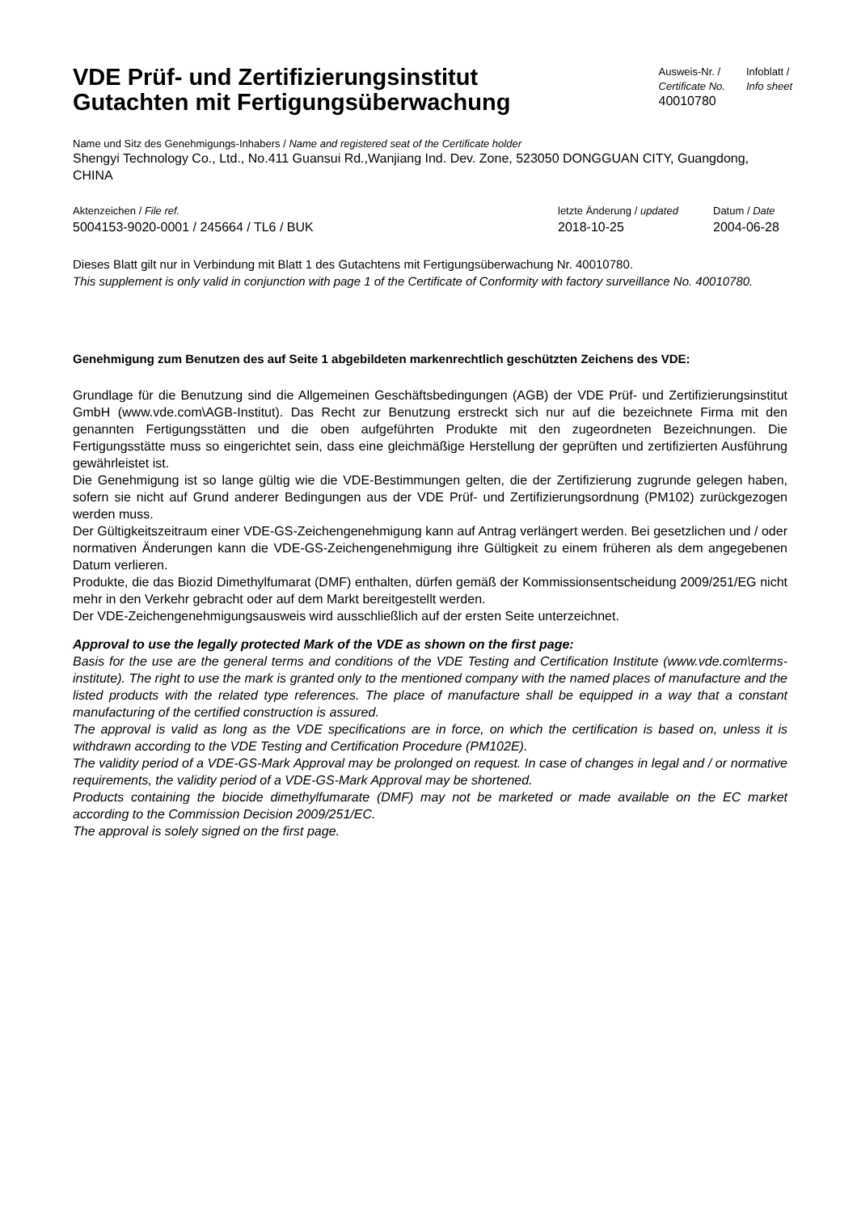VDE Prüf- und Zertifizierungsinstitut
Gutachten mit Fertigungsüberwachung
Ausweis-Nr. /
Certificate No.
40010780
Infoblatt /
Info sheet
Name und Sitz des Genehmigungs-Inhabers / Name and registered seat of the Certificate holder
Shengyi Technology Co., Ltd., No.411 Guansui Rd.,Wanjiang Ind. Dev. Zone, 523050 DONGGUAN CITY, Guangdong, CHINA
Aktenzeichen / File ref.
5004153-9020-0001 / 245664 / TL6 / BUK
letzte Änderung / updated
2018-10-25
Datum / Date
2004-06-28
Dieses Blatt gilt nur in Verbindung mit Blatt 1 des Gutachtens mit Fertigungsüberwachung Nr. 40010780.
This supplement is only valid in conjunction with page 1 of the Certificate of Conformity with factory surveillance No. 40010780.
Genehmigung zum Benutzen des auf Seite 1 abgebildeten markenrechtlich geschützten Zeichens des VDE:
Grundlage für die Benutzung sind die Allgemeinen Geschäftsbedingungen (AGB) der VDE Prüf- und Zertifizierungsinstitut GmbH (www.vde.com\AGB-Institut). Das Recht zur Benutzung erstreckt sich nur auf die bezeichnete Firma mit den genannten Fertigungsstätten und die oben aufgeführten Produkte mit den zugeordneten Bezeichnungen. Die Fertigungsstätte muss so eingerichtet sein, dass eine gleichmäßige Herstellung der geprüften und zertifizierten Ausführung gewährleistet ist.
Die Genehmigung ist so lange gültig wie die VDE-Bestimmungen gelten, die der Zertifizierung zugrunde gelegen haben, sofern sie nicht auf Grund anderer Bedingungen aus der VDE Prüf- und Zertifizierungsordnung (PM102) zurückgezogen werden muss.
Der Gültigkeitszeitraum einer VDE-GS-Zeichengenehmigung kann auf Antrag verlängert werden. Bei gesetzlichen und / oder normativen Änderungen kann die VDE-GS-Zeichengenehmigung ihre Gültigkeit zu einem früheren als dem angegebenen Datum verlieren.
Produkte, die das Biozid Dimethylfumarat (DMF) enthalten, dürfen gemäß der Kommissionsentscheidung 2009/251/EG nicht mehr in den Verkehr gebracht oder auf dem Markt bereitgestellt werden.
Der VDE-Zeichengenehmigungsausweis wird ausschließlich auf der ersten Seite unterzeichnet.
Approval to use the legally protected Mark of the VDE as shown on the first page:
Basis for the use are the general terms and conditions of the VDE Testing and Certification Institute (www.vde.com\terms-institute). The right to use the mark is granted only to the mentioned company with the named places of manufacture and the listed products with the related type references. The place of manufacture shall be equipped in a way that a constant manufacturing of the certified construction is assured.
The approval is valid as long as the VDE specifications are in force, on which the certification is based on, unless it is withdrawn according to the VDE Testing and Certification Procedure (PM102E).
The validity period of a VDE-GS-Mark Approval may be prolonged on request. In case of changes in legal and / or normative requirements, the validity period of a VDE-GS-Mark Approval may be shortened.
Products containing the biocide dimethylfumarate (DMF) may not be marketed or made available on the EC market according to the Commission Decision 2009/251/EC.
The approval is solely signed on the first page.